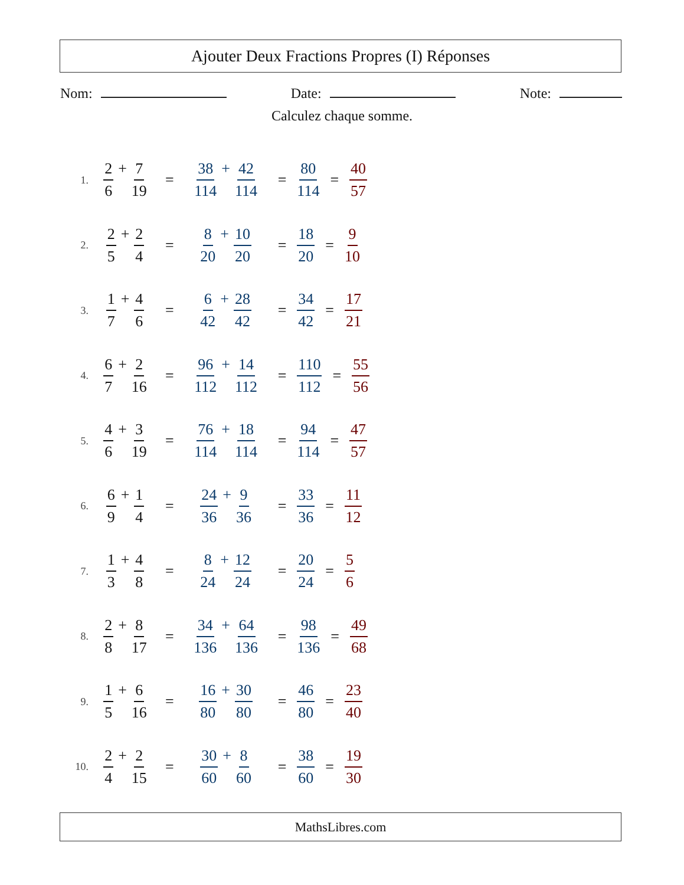Ajouter Deux Fractions Propres (I) Réponses
Nom: Date: Note:
Calculez chaque somme.
1. 2 6 + 7 19 = 38 114 + 42 114 = 80 114 = 40 57
2. 2 5 + 2 4 = 8 20 + 10 20 = 18 20 = 9 10
3. 1 7 + 4 6 = 6 42 + 28 42 = 34 42 = 17 21
4. 6 7 + 2 16 = 96 112 + 14 112 = 110 112 = 55 56
5. 4 6 + 3 19 = 76 114 + 18 114 = 94 114 = 47 57
6. 6 9 + 1 4 = 24 36 + 9 36 = 33 36 = 11 12
7. 1 3 + 4 8 = 8 24 + 12 24 = 20 24 = 5 6
8. 2 8 + 8 17 = 34 136 + 64 136 = 98 136 = 49 68
9. 1 5 + 6 16 = 16 80 + 30 80 = 46 80 = 23 40
10. 2 4 + 2 15 = 30 60 + 8 60 = 38 60 = 19 30
MathsLibres.com